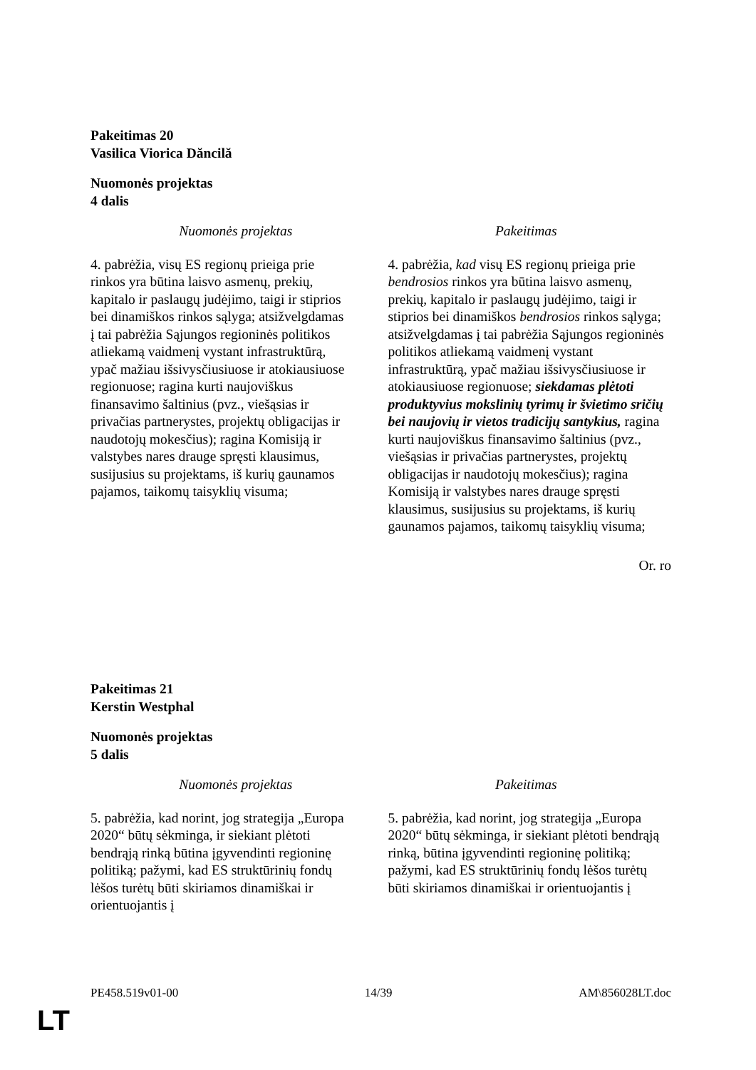Pakeitimas 20
Vasilica Viorica Dăncilă
Nuomonės projektas
4 dalis
| Nuomonės projektas | Pakeitimas |
| --- | --- |
| 4. pabrėžia, visų ES regionų prieiga prie rinkos yra būtina laisvo asmenų, prekių, kapitalo ir paslaugų judėjimo, taigi ir stiprios bei dinamiškos rinkos sąlyga; atsižvelgdamas į tai pabrėžia Sąjungos regioninės politikos atliekamą vaidmenį vystant infrastruktūrą, ypač mažiau išsivysčiusiuose ir atokiausiuose regionuose; ragina kurti naujoviškus finansavimo šaltinius (pvz., viešąsias ir privačias partnerystes, projektų obligacijas ir naudotojų mokesčius); ragina Komisiją ir valstybes nares drauge spręsti klausimus, susijusius su projektams, iš kurių gaunamos pajamos, taikomų taisyklių visuma; | 4. pabrėžia, kad visų ES regionų prieiga prie bendrosios rinkos yra būtina laisvo asmenų, prekių, kapitalo ir paslaugų judėjimo, taigi ir stiprios bei dinamiškos bendrosios rinkos sąlyga; atsižvelgdamas į tai pabrėžia Sąjungos regioninės politikos atliekamą vaidmenį vystant infrastruktūrą, ypač mažiau išsivysčiusiuose ir atokiausiuose regionuose; siekdamas plėtoti produktyvius mokslinių tyrimų ir švietimo sričių bei naujovių ir vietos tradicijų santykius, ragina kurti naujoviškus finansavimo šaltinius (pvz., viešąsias ir privačias partnerystes, projektų obligacijas ir naudotojų mokesčius); ragina Komisiją ir valstybes nares drauge spręsti klausimus, susijusius su projektams, iš kurių gaunamos pajamos, taikomų taisyklių visuma; |
Or. ro
Pakeitimas 21
Kerstin Westphal
Nuomonės projektas
5 dalis
| Nuomonės projektas | Pakeitimas |
| --- | --- |
| 5. pabrėžia, kad norint, jog strategija „Europa 2020“ būtų sėkminga, ir siekiant plėtoti bendrąją rinką būtina įgyvendinti regioninę politiką; pažymi, kad ES struktūrinių fondų lėšos turėtų būti skiriamos dinamiškai ir orientuojantis į | 5. pabrėžia, kad norint, jog strategija „Europa 2020“ būtų sėkminga, ir siekiant plėtoti bendrąją rinką, būtina įgyvendinti regioninę politiką; pažymi, kad ES struktūrinių fondų lėšos turėtų būti skiriamos dinamiškai ir orientuojantis į |
PE458.519v01-00 14/39 AM\856028LT.doc
LT